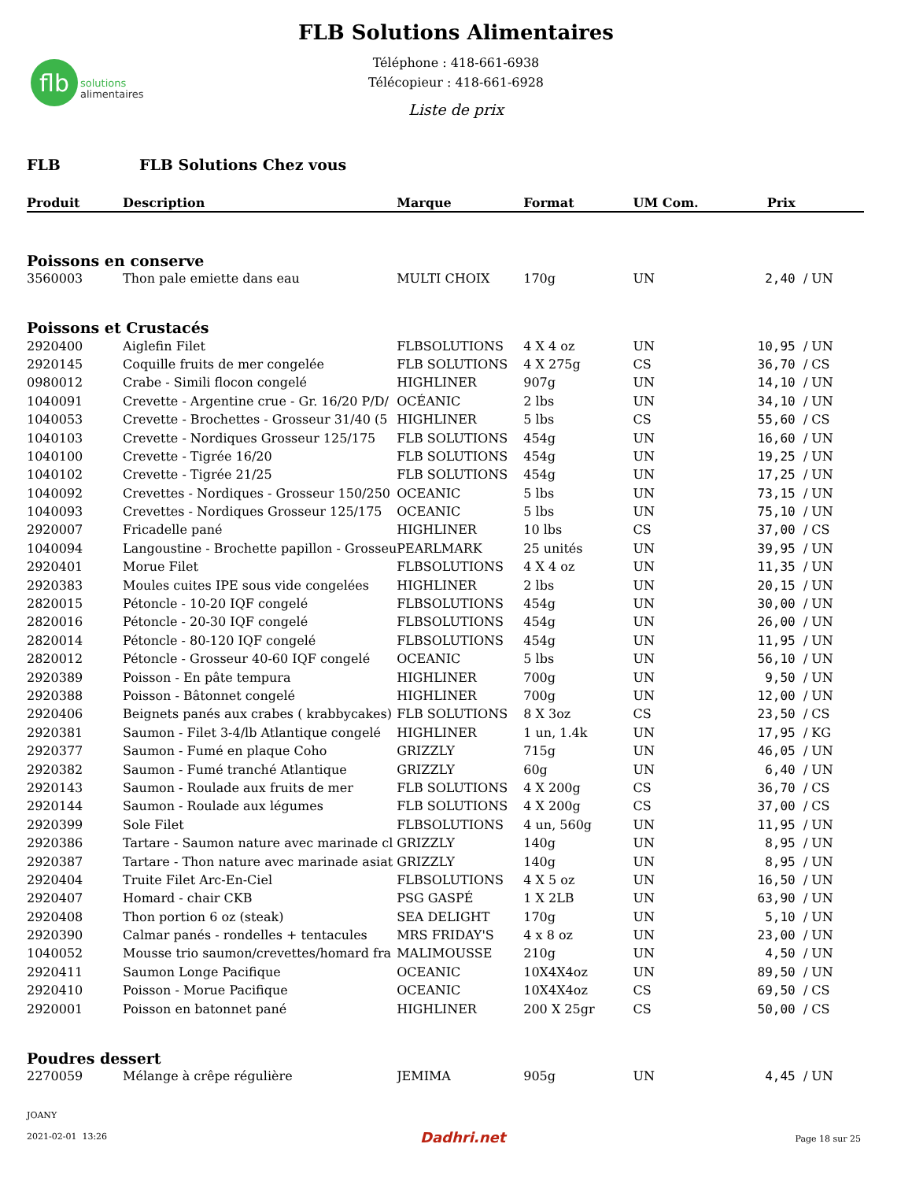flb
solutions
alimentaires
FLB Solutions Alimentaires
Téléphone : 418-661-6938
Télécopieur : 418-661-6928
Liste de prix
FLB FLB Solutions Chez vous
| Produit | Description | Marque | Format | UM Com. | Prix | |
| --- | --- | --- | --- | --- | --- | --- |
| Poissons en conserve | | | | | | |
| 3560003 | Thon pale emiette dans eau | MULTI CHOIX | 170g | UN | 2,40 | / UN |
| Poissons et Crustacés | | | | | | |
| 2920400 | Aiglefin Filet | FLBSOLUTIONS | 4 X 4 oz | UN | 10,95 | / UN |
| 2920145 | Coquille fruits de mer congelée | FLB SOLUTIONS | 4 X 275g | CS | 36,70 | / CS |
| 0980012 | Crabe - Simili flocon congelé | HIGHLINER | 907g | UN | 14,10 | / UN |
| 1040091 | Crevette - Argentine crue - Gr. 16/20 P/D/ | OCÉANIC | 2 lbs | UN | 34,10 | / UN |
| 1040053 | Crevette - Brochettes - Grosseur 31/40 (5 | HIGHLINER | 5 lbs | CS | 55,60 | / CS |
| 1040103 | Crevette - Nordiques Grosseur 125/175 | FLB SOLUTIONS | 454g | UN | 16,60 | / UN |
| 1040100 | Crevette - Tigrée 16/20 | FLB SOLUTIONS | 454g | UN | 19,25 | / UN |
| 1040102 | Crevette - Tigrée 21/25 | FLB SOLUTIONS | 454g | UN | 17,25 | / UN |
| 1040092 | Crevettes - Nordiques - Grosseur 150/250 | OCEANIC | 5 lbs | UN | 73,15 | / UN |
| 1040093 | Crevettes - Nordiques Grosseur 125/175 | OCEANIC | 5 lbs | UN | 75,10 | / UN |
| 2920007 | Fricadelle pané | HIGHLINER | 10 lbs | CS | 37,00 | / CS |
| 1040094 | Langoustine - Brochette papillon - Grosseu | PEARLMARK | 25 unités | UN | 39,95 | / UN |
| 2920401 | Morue Filet | FLBSOLUTIONS | 4 X 4 oz | UN | 11,35 | / UN |
| 2920383 | Moules cuites IPE sous vide congelées | HIGHLINER | 2 lbs | UN | 20,15 | / UN |
| 2820015 | Pétoncle - 10-20 IQF congelé | FLBSOLUTIONS | 454g | UN | 30,00 | / UN |
| 2820016 | Pétoncle - 20-30 IQF congelé | FLBSOLUTIONS | 454g | UN | 26,00 | / UN |
| 2820014 | Pétoncle - 80-120 IQF congelé | FLBSOLUTIONS | 454g | UN | 11,95 | / UN |
| 2820012 | Pétoncle - Grosseur 40-60 IQF congelé | OCEANIC | 5 lbs | UN | 56,10 | / UN |
| 2920389 | Poisson - En pâte tempura | HIGHLINER | 700g | UN | 9,50 | / UN |
| 2920388 | Poisson - Bâtonnet congelé | HIGHLINER | 700g | UN | 12,00 | / UN |
| 2920406 | Beignets panés aux crabes ( krabbycakes) | FLB SOLUTIONS | 8 X 3oz | CS | 23,50 | / CS |
| 2920381 | Saumon - Filet 3-4/lb Atlantique congelé | HIGHLINER | 1 un, 1.4k | UN | 17,95 | / KG |
| 2920377 | Saumon - Fumé en plaque Coho | GRIZZLY | 715g | UN | 46,05 | / UN |
| 2920382 | Saumon - Fumé tranché Atlantique | GRIZZLY | 60g | UN | 6,40 | / UN |
| 2920143 | Saumon - Roulade aux fruits de mer | FLB SOLUTIONS | 4 X 200g | CS | 36,70 | / CS |
| 2920144 | Saumon - Roulade aux légumes | FLB SOLUTIONS | 4 X 200g | CS | 37,00 | / CS |
| 2920399 | Sole Filet | FLBSOLUTIONS | 4 un, 560g | UN | 11,95 | / UN |
| 2920386 | Tartare - Saumon nature avec marinade cl | GRIZZLY | 140g | UN | 8,95 | / UN |
| 2920387 | Tartare - Thon nature avec marinade asiat | GRIZZLY | 140g | UN | 8,95 | / UN |
| 2920404 | Truite Filet Arc-En-Ciel | FLBSOLUTIONS | 4 X 5 oz | UN | 16,50 | / UN |
| 2920407 | Homard - chair CKB | PSG GASPÉ | 1 X 2LB | UN | 63,90 | / UN |
| 2920408 | Thon portion 6 oz (steak) | SEA DELIGHT | 170g | UN | 5,10 | / UN |
| 2920390 | Calmar panés - rondelles + tentacules | MRS FRIDAY'S | 4 x 8 oz | UN | 23,00 | / UN |
| 1040052 | Mousse trio saumon/crevettes/homard fra | MALIMOUSSE | 210g | UN | 4,50 | / UN |
| 2920411 | Saumon Longe Pacifique | OCEANIC | 10X4X4oz | UN | 89,50 | / UN |
| 2920410 | Poisson - Morue Pacifique | OCEANIC | 10X4X4oz | CS | 69,50 | / CS |
| 2920001 | Poisson en batonnet pané | HIGHLINER | 200 X 25gr | CS | 50,00 | / CS |
| Poudres dessert | | | | | | |
| 2270059 | Mélange à crêpe régulière | JEMIMA | 905g | UN | 4,45 | / UN |
JOANY
2021-02-01 13:26
Dadhri.net Page 18 sur 25